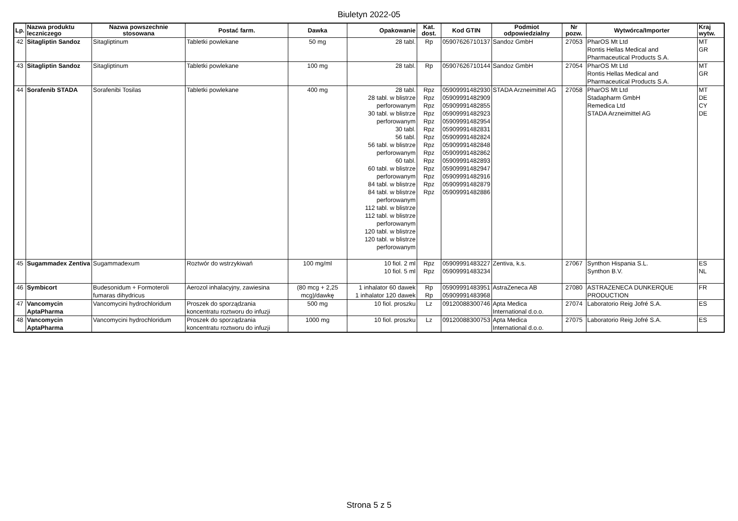Biuletyn 2022-05
| Lp. | Nazwa produktu leczniczego | Nazwa powszechnie stosowana | Postać farm. | Dawka | Opakowanie | Kat. dost. | Kod GTIN | Podmiot odpowiedzialny | Nr pozw. | Wytwórca/Importer | Kraj wytw. |
| --- | --- | --- | --- | --- | --- | --- | --- | --- | --- | --- | --- |
| 42 | Sitagliptin Sandoz | Sitagliptinum | Tabletki powlekane | 50 mg | 28 tabl. | Rp | 05907626710137 | Sandoz GmbH | 27053 | PharOS Mt Ltd Rontis Hellas Medical and Pharmaceutical Products S.A. | MT GR |
| 43 | Sitagliptin Sandoz | Sitagliptinum | Tabletki powlekane | 100 mg | 28 tabl. | Rp | 05907626710144 | Sandoz GmbH | 27054 | PharOS Mt Ltd Rontis Hellas Medical and Pharmaceutical Products S.A. | MT GR |
| 44 | Sorafenib STADA | Sorafenibi Tosilas | Tabletki powlekane | 400 mg | 28 tabl. 28 tabl. w blistrze perforowanym 30 tabl. w blistrze perforowanym 30 tabl. 56 tabl. 56 tabl. w blistrze perforowanym 60 tabl. 60 tabl. w blistrze perforowanym 84 tabl. w blistrze 84 tabl. w blistrze perforowanym 112 tabl. w blistrze 112 tabl. w blistrze perforowanym 120 tabl. w blistrze 120 tabl. w blistrze perforowanym | Rpz Rpz Rpz Rpz Rpz Rpz Rpz Rpz Rpz Rpz Rpz Rpz Rpz Rpz | 05909991482930 05909991482909 05909991482855 05909991482923 05909991482954 05909991482831 05909991482824 05909991482848 05909991482862 05909991482893 05909991482947 05909991482916 05909991482879 05909991482886 | STADA Arzneimittel AG | 27058 | PharOS Mt Ltd Stadapharm GmbH Remedica Ltd STADA Arzneimittel AG | MT DE CY DE |
| 45 | Sugammadex Zentiva | Sugammadexum | Roztwór do wstrzykiwań | 100 mg/ml | 10 fiol. 2 ml 10 fiol. 5 ml | Rpz Rpz | 05909991483227 05909991483234 | Zentiva, k.s. | 27067 | Synthon Hispania S.L. Synthon B.V. | ES NL |
| 46 | Symbicort | Budesonidum + Formoteroli fumaras dihydricus | Aerozol inhalacyjny, zawiesina | (80 mcg + 2,25 mcg)/dawkę | 1 inhalator 60 dawek 1 inhalator 120 dawek | Rp Rp | 05909991483951 05909991483968 | AstraZeneca AB | 27080 | ASTRAZENECA DUNKERQUE PRODUCTION | FR |
| 47 | Vancomycin AptaPharma | Vancomycini hydrochloridum | Proszek do sporządzania koncentratu roztworu do infuzji | 500 mg | 10 fiol. proszku | Lz | 09120088300746 | Apta Medica International d.o.o. | 27074 | Laboratorio Reig Jofré S.A. | ES |
| 48 | Vancomycin AptaPharma | Vancomycini hydrochloridum | Proszek do sporządzania koncentratu roztworu do infuzji | 1000 mg | 10 fiol. proszku | Lz | 09120088300753 | Apta Medica International d.o.o. | 27075 | Laboratorio Reig Jofré S.A. | ES |
Strona 5 z 5